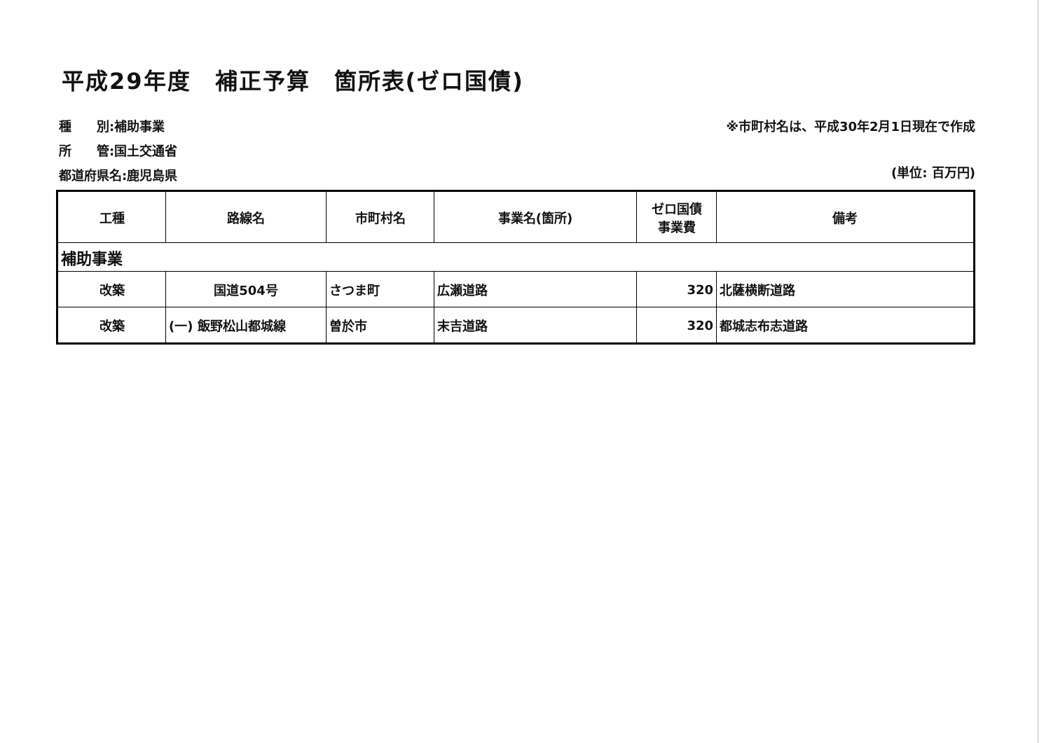平成29年度　補正予算　箇所表(ゼロ国債)
種　　別:補助事業
所　　管:国土交通省
都道府県名:鹿児島県
※市町村名は、平成30年2月1日現在で作成
(単位: 百万円)
| 工種 | 路線名 | 市町村名 | 事業名(箇所) | ゼロ国債 事業費 | 備考 |
| --- | --- | --- | --- | --- | --- |
| 補助事業 | | | | | |
| 改築 | 国道504号 | さつま町 | 広瀬道路 | 320 | 北薩横断道路 |
| 改築 | (一) 飯野松山都城線 | 曽於市 | 末吉道路 | 320 | 都城志布志道路 |